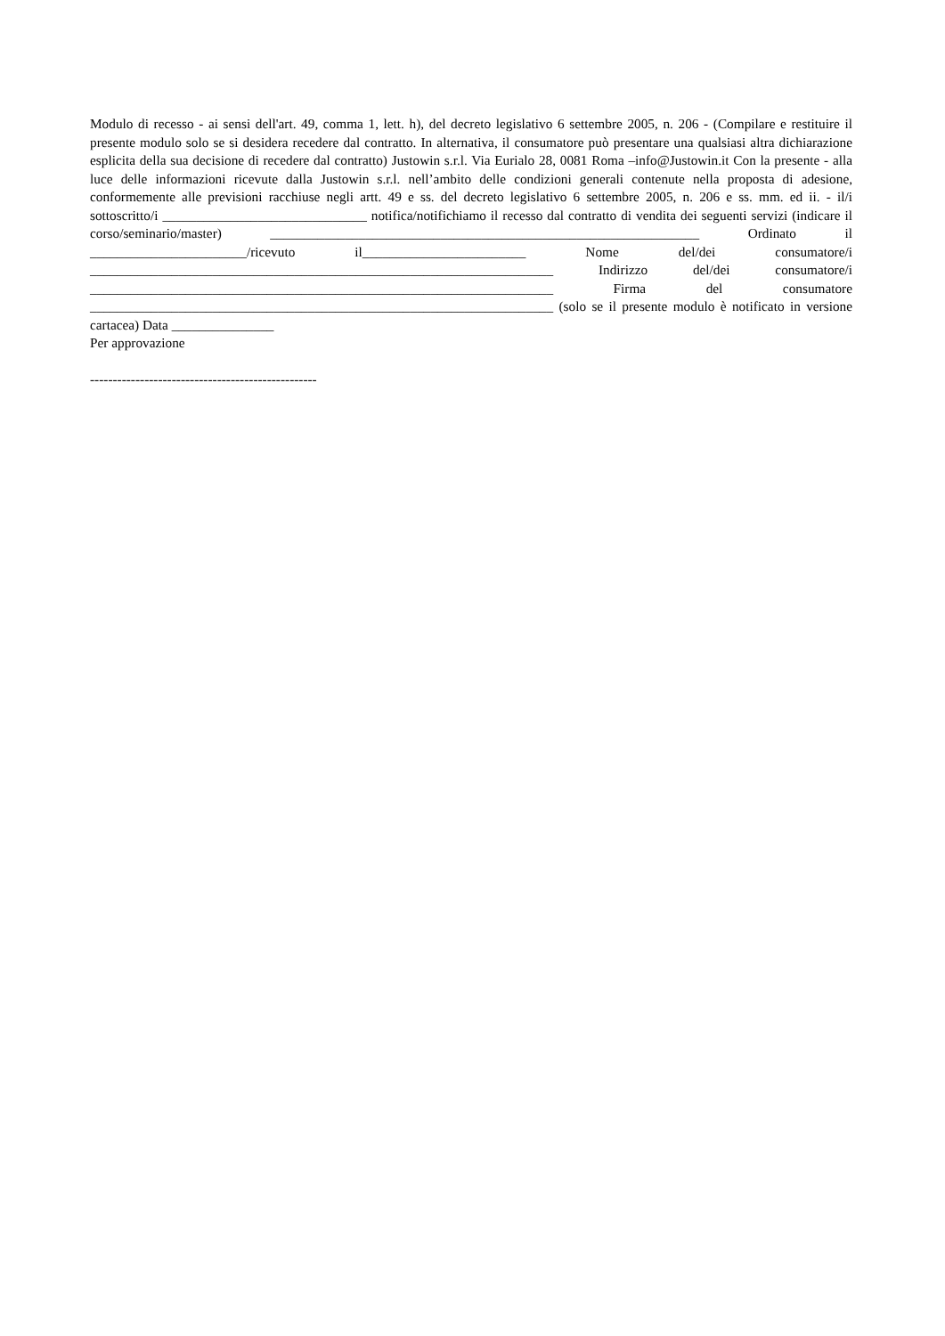Modulo di recesso - ai sensi dell'art. 49, comma 1, lett. h), del decreto legislativo 6 settembre 2005, n. 206 - (Compilare e restituire il presente modulo solo se si desidera recedere dal contratto. In alternativa, il consumatore può presentare una qualsiasi altra dichiarazione esplicita della sua decisione di recedere dal contratto) Justowin s.r.l. Via Eurialo 28, 0081 Roma –info@Justowin.it Con la presente - alla luce delle informazioni ricevute dalla Justowin s.r.l. nell’ambito delle condizioni generali contenute nella proposta di adesione, conformemente alle previsioni racchiuse negli artt. 49 e ss. del decreto legislativo 6 settembre 2005, n. 206 e ss. mm. ed ii. - il/i sottoscritto/i ______________________________ notifica/notifichiamo il recesso dal contratto di vendita dei seguenti servizi (indicare il corso/seminario/master) _______________________________________________________________ Ordinato il _______________________/ricevuto il________________________ Nome del/dei consumatore/i ____________________________________________________________________ Indirizzo del/dei consumatore/i ____________________________________________________________________ Firma del consumatore ____________________________________________________________________ (solo se il presente modulo è notificato in versione cartacea) Data _______________
Per approvazione
--------------------------------------------------